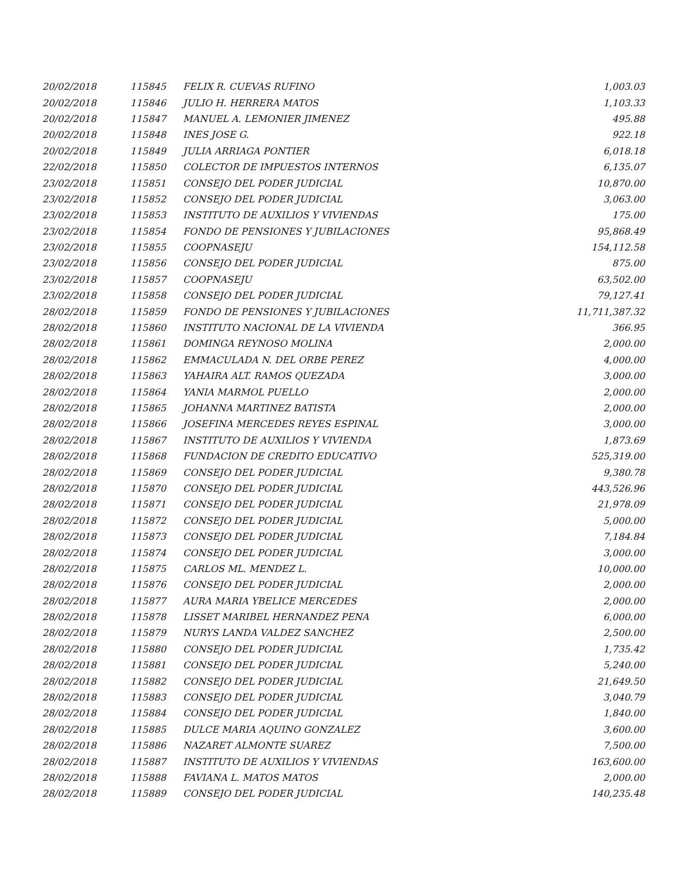| 20/02/2018 | 115845 | FELIX R. CUEVAS RUFINO | 1,003.03 |
| 20/02/2018 | 115846 | JULIO H. HERRERA MATOS | 1,103.33 |
| 20/02/2018 | 115847 | MANUEL A. LEMONIER JIMENEZ | 495.88 |
| 20/02/2018 | 115848 | INES JOSE G. | 922.18 |
| 20/02/2018 | 115849 | JULIA ARRIAGA PONTIER | 6,018.18 |
| 22/02/2018 | 115850 | COLECTOR DE IMPUESTOS INTERNOS | 6,135.07 |
| 23/02/2018 | 115851 | CONSEJO DEL PODER JUDICIAL | 10,870.00 |
| 23/02/2018 | 115852 | CONSEJO DEL PODER JUDICIAL | 3,063.00 |
| 23/02/2018 | 115853 | INSTITUTO DE AUXILIOS Y VIVIENDAS | 175.00 |
| 23/02/2018 | 115854 | FONDO DE PENSIONES Y JUBILACIONES | 95,868.49 |
| 23/02/2018 | 115855 | COOPNASEJU | 154,112.58 |
| 23/02/2018 | 115856 | CONSEJO DEL PODER JUDICIAL | 875.00 |
| 23/02/2018 | 115857 | COOPNASEJU | 63,502.00 |
| 23/02/2018 | 115858 | CONSEJO DEL PODER JUDICIAL | 79,127.41 |
| 28/02/2018 | 115859 | FONDO DE PENSIONES Y JUBILACIONES | 11,711,387.32 |
| 28/02/2018 | 115860 | INSTITUTO NACIONAL DE LA VIVIENDA | 366.95 |
| 28/02/2018 | 115861 | DOMINGA REYNOSO MOLINA | 2,000.00 |
| 28/02/2018 | 115862 | EMMACULADA N. DEL ORBE PEREZ | 4,000.00 |
| 28/02/2018 | 115863 | YAHAIRA ALT. RAMOS QUEZADA | 3,000.00 |
| 28/02/2018 | 115864 | YANIA MARMOL PUELLO | 2,000.00 |
| 28/02/2018 | 115865 | JOHANNA MARTINEZ BATISTA | 2,000.00 |
| 28/02/2018 | 115866 | JOSEFINA MERCEDES REYES ESPINAL | 3,000.00 |
| 28/02/2018 | 115867 | INSTITUTO DE AUXILIOS Y VIVIENDA | 1,873.69 |
| 28/02/2018 | 115868 | FUNDACION DE CREDITO EDUCATIVO | 525,319.00 |
| 28/02/2018 | 115869 | CONSEJO DEL PODER JUDICIAL | 9,380.78 |
| 28/02/2018 | 115870 | CONSEJO DEL PODER JUDICIAL | 443,526.96 |
| 28/02/2018 | 115871 | CONSEJO DEL PODER JUDICIAL | 21,978.09 |
| 28/02/2018 | 115872 | CONSEJO DEL PODER JUDICIAL | 5,000.00 |
| 28/02/2018 | 115873 | CONSEJO DEL PODER JUDICIAL | 7,184.84 |
| 28/02/2018 | 115874 | CONSEJO DEL PODER JUDICIAL | 3,000.00 |
| 28/02/2018 | 115875 | CARLOS ML. MENDEZ L. | 10,000.00 |
| 28/02/2018 | 115876 | CONSEJO DEL PODER JUDICIAL | 2,000.00 |
| 28/02/2018 | 115877 | AURA MARIA YBELICE MERCEDES | 2,000.00 |
| 28/02/2018 | 115878 | LISSET MARIBEL HERNANDEZ PENA | 6,000.00 |
| 28/02/2018 | 115879 | NURYS LANDA VALDEZ SANCHEZ | 2,500.00 |
| 28/02/2018 | 115880 | CONSEJO DEL PODER JUDICIAL | 1,735.42 |
| 28/02/2018 | 115881 | CONSEJO DEL PODER JUDICIAL | 5,240.00 |
| 28/02/2018 | 115882 | CONSEJO DEL PODER JUDICIAL | 21,649.50 |
| 28/02/2018 | 115883 | CONSEJO DEL PODER JUDICIAL | 3,040.79 |
| 28/02/2018 | 115884 | CONSEJO DEL PODER JUDICIAL | 1,840.00 |
| 28/02/2018 | 115885 | DULCE MARIA AQUINO GONZALEZ | 3,600.00 |
| 28/02/2018 | 115886 | NAZARET ALMONTE SUAREZ | 7,500.00 |
| 28/02/2018 | 115887 | INSTITUTO DE AUXILIOS Y VIVIENDAS | 163,600.00 |
| 28/02/2018 | 115888 | FAVIANA L. MATOS MATOS | 2,000.00 |
| 28/02/2018 | 115889 | CONSEJO DEL PODER JUDICIAL | 140,235.48 |